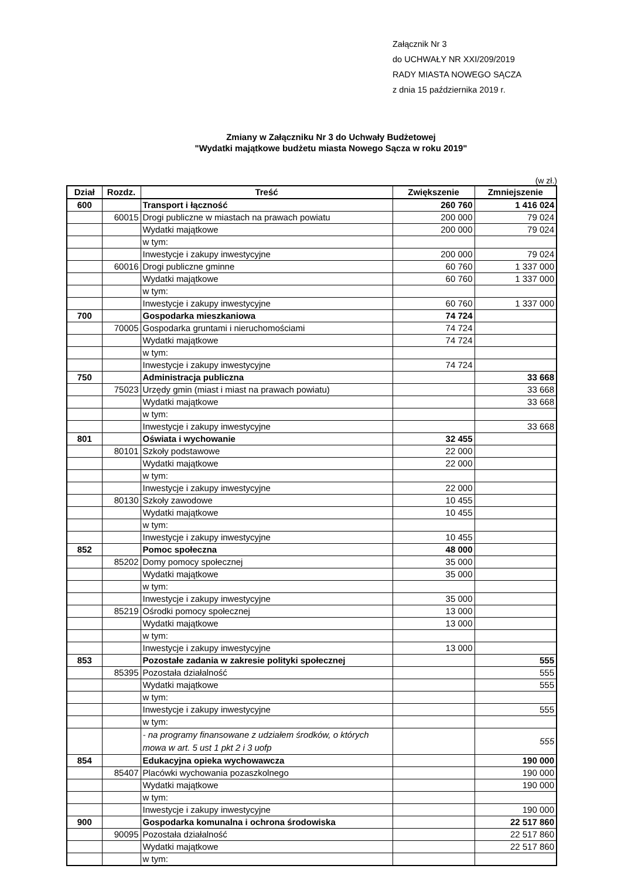Załącznik Nr 3
do UCHWAŁY NR XXI/209/2019
RADY MIASTA NOWEGO SĄCZA
z dnia 15 października 2019 r.
Zmiany w Załączniku Nr 3 do Uchwały Budżetowej
"Wydatki majątkowe budżetu miasta Nowego Sącza w roku 2019"
(w zł.)
| Dział | Rozdz. | Treść | Zwiększenie | Zmniejszenie |
| --- | --- | --- | --- | --- |
| 600 | | Transport i łączność | 260 760 | 1 416 024 |
| | 60015 | Drogi publiczne w miastach na prawach powiatu | 200 000 | 79 024 |
| | | Wydatki majątkowe | 200 000 | 79 024 |
| | | w tym: | | |
| | | Inwestycje i zakupy inwestycyjne | 200 000 | 79 024 |
| | 60016 | Drogi publiczne gminne | 60 760 | 1 337 000 |
| | | Wydatki majątkowe | 60 760 | 1 337 000 |
| | | w tym: | | |
| | | Inwestycje i zakupy inwestycyjne | 60 760 | 1 337 000 |
| 700 | | Gospodarka mieszkaniowa | 74 724 | |
| | 70005 | Gospodarka gruntami i nieruchomościami | 74 724 | |
| | | Wydatki majątkowe | 74 724 | |
| | | w tym: | | |
| | | Inwestycje i zakupy inwestycyjne | 74 724 | |
| 750 | | Administracja publiczna | | 33 668 |
| | 75023 | Urzędy gmin (miast i miast na prawach powiatu) | | 33 668 |
| | | Wydatki majątkowe | | 33 668 |
| | | w tym: | | |
| | | Inwestycje i zakupy inwestycyjne | | 33 668 |
| 801 | | Oświata i wychowanie | 32 455 | |
| | 80101 | Szkoły podstawowe | 22 000 | |
| | | Wydatki majątkowe | 22 000 | |
| | | w tym: | | |
| | | Inwestycje i zakupy inwestycyjne | 22 000 | |
| | 80130 | Szkoły zawodowe | 10 455 | |
| | | Wydatki majątkowe | 10 455 | |
| | | w tym: | | |
| | | Inwestycje i zakupy inwestycyjne | 10 455 | |
| 852 | | Pomoc społeczna | 48 000 | |
| | 85202 | Domy pomocy społecznej | 35 000 | |
| | | Wydatki majątkowe | 35 000 | |
| | | w tym: | | |
| | | Inwestycje i zakupy inwestycyjne | 35 000 | |
| | 85219 | Ośrodki pomocy społecznej | 13 000 | |
| | | Wydatki majątkowe | 13 000 | |
| | | w tym: | | |
| | | Inwestycje i zakupy inwestycyjne | 13 000 | |
| 853 | | Pozostałe zadania w zakresie polityki społecznej | | 555 |
| | 85395 | Pozostała działalność | | 555 |
| | | Wydatki majątkowe | | 555 |
| | | w tym: | | |
| | | Inwestycje i zakupy inwestycyjne | | 555 |
| | | w tym: | | |
| | | - na programy finansowane z udziałem środków, o których mowa w art. 5 ust 1 pkt 2 i 3 uofp | | 555 |
| 854 | | Edukacyjna opieka wychowawcza | | 190 000 |
| | 85407 | Placówki wychowania pozaszkolnego | | 190 000 |
| | | Wydatki majątkowe | | 190 000 |
| | | w tym: | | |
| | | Inwestycje i zakupy inwestycyjne | | 190 000 |
| 900 | | Gospodarka komunalna i ochrona środowiska | | 22 517 860 |
| | 90095 | Pozostała działalność | | 22 517 860 |
| | | Wydatki majątkowe | | 22 517 860 |
| | | w tym: | | |